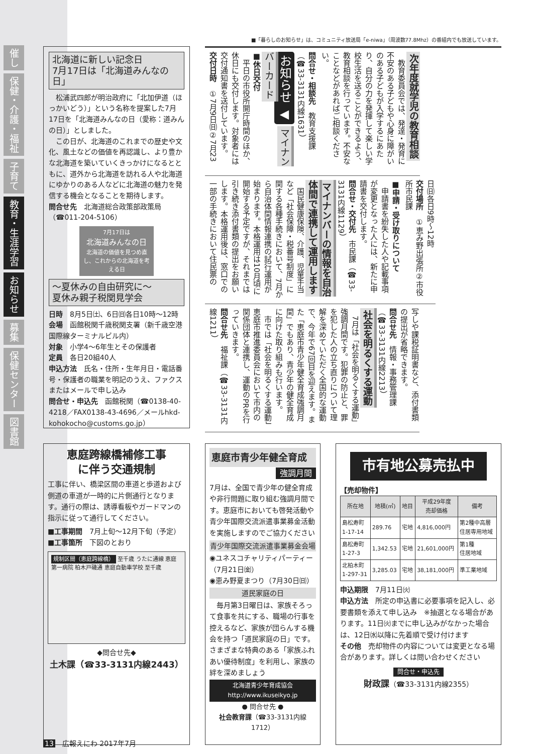催し
保健・介護・福祉
子育て
教育・生涯学習
お知らせ
募集
保健センター
図書館
■「暮らしのお知らせ」は、コミュニティ放送局「e-niwa」（周波数77.8Mhz）の番組内でも放送しています。
北海道に新しい記念日
7月17日は「北海道みんなの日」
　松浦武四郎が明治政府に「北加伊道（ほっかいどう）」という名称を提案した7月17日を「北海道みんなの日（愛称：道みんの日）」としました。
　この日が、北海道のこれまでの歴史や文化、風土などの価値を再認識し、より豊かな北海道を築いていくきっかけになるとともに、道外から北海道を訪れる人や北海道にゆかりのある人などに北海道の魅力を発信する機会となることを期待します。
問合せ先　北海道総合政策部政策局（☎011-204-5106）
7月17日は
北海道みんなの日
北海道の価値を見つめ直し、これからの北海道を考える日
～夏休みの自由研究に～
夏休み親子税関見学会
日時　8月5日㈯、6日㈰各日10時～12時
会場　函館税関千歳税関支署（新千歳空港国際線ターミナルビル内）
対象　小学4～6年生とその保護者
定員　各日20組40人
申込方法　氏名・住所・生年月日・電話番号・保護者の職業を明記のうえ、ファクスまたはメールで申し込み
問合せ・申込先　函館税関（☎0138-40-4218／FAX0138-43-4696／メールhkd-kohokocho@customs.go.jp）
次年度就学児の教育相談
　教育委員会では、発達・発育に不安のある子どもや心身に障がいのある子どもが入学するにあたり、自分の力を発揮して楽しい学校生活を送ることができるよう、教育相談を行っています。不安なことなどがあればご相談ください。
問合せ・相談先　教育支援課（☎33-3131内線1631）
お知らせ ◀ マイナンバーカード
■休日交付
　平日の市役所開庁時間のほか、休日にも交付します。対象者には交付通知書を送付しています。
交付日時　①7月9日㈰②7月23
日㈰各日9時～12時
交付場所　①恵み野出張所②市役所市民課
■申請・受け取りについて
　申請書を紛失した人や記載事項が変更となった人には、新たに申請書を交付します。
問合せ・交付先　市民課（☎33-3131内線1129）
マイナンバーの情報を自治体間で連携して運用します
　国民健康保険、介護、児童手当など「社会保障・税番号制度」に関する各種手続きにおいて、7月から自治体間情報連携の試行運用が始まります。本格運用は10月頃に開始する予定ですが、それまでは引き続き添付書類の提出をお願いします。本格運用後は、窓口での一部の手続きにおいて住民票の
写しや課税証明書など、添付書類の提出が省略できます。
問合せ先　情報・事務管理課（☎33-3131内線2213）
社会を明るくする運動
　7月は「社会を明るくする運動」強調月間です。犯罪の防止と、罪を犯した人の立ち直りについて理解を深めていただく全国的な運動で、今年で67回目を迎えます。また「恵庭市青少年健全育成強調月間」でもあり、青少年の健全育成に向けた取り組みも行います。
　市では「社会を明るくする運動」恵庭市推進委員会において市内の関係団体と連携し、運動のPRを行っていきます。
問合せ先　福祉課（☎33-3131内線1211）
恵庭跨線橋補修工事
に伴う交通規制
工事に伴い、橋梁区間の車道と歩道および側道の車道が一時的に片側通行となります。通行の際は、誘導看板やガードマンの指示に従って通行してください。
■工事期間　7月上旬～12月下旬（予定）
■工事箇所　下図のとおり
規制区間（恵庭跨線橋） 至千歳 うたに通線 恵庭第一病院 柏木戸磯通 恵庭自動車学校 至千歳
◆問合せ先◆
土木課（☎33-3131内線2443）
恵庭市青少年健全育成
強調月間
7月は、全国で青少年の健全育成や非行問題に取り組む強調月間です。恵庭市においても啓発活動や青少年国際交流派遣事業募金活動を実施しますのでご協力ください
青少年国際交流派遣事業募金会場
◉ユネスコチャリティパーティー（7月21日㈮）
◉恵み野夏まつり（7月30日㈰）
道民家庭の日
　毎月第3日曜日は、家族そろって食事を共にする、職場の行事を控えるなど、家族が団らんする機会を持つ「道民家庭の日」です。さまざまな特典のある「家族ふれあい優待制度」を利用し、家族の絆を深めましょう
北海道青少年育成協会
http://www.ikuseikyo.jp
● 問合せ先 ●
社会教育課（☎33-3131内線1712）
市有地公募売払中
【売却物件】
| 所在地 | 地積(㎡) | 地目 | 平成29年度 売却価格 | 備考 |
| --- | --- | --- | --- | --- |
| 島松寿町 1-17-14 | 289.76 | 宅地 | 4,816,000円 | 第2種中高層 住居専用地域 |
| 島松寿町 1-27-3 | 1,342.53 | 宅地 | 21,601,000円 | 第1種 住居地域 |
| 北柏木町 1-297-31 | 3,285.03 | 宅地 | 38,181,000円 | 準工業地域 |
申込期限　7月11日㈫
申込方法　所定の申込書に必要事項を記入し、必要書類を添えて申し込み　※抽選となる場合があります。11日㈫までに申し込みがなかった場合は、12日㈬以降に先着順で受け付けます
その他　売却物件の内容については変更となる場合があります。詳しくは問い合わせください
問合せ・申込先
財政課（☎33-3131内線2355）
13　広報えにわ 2017年7月